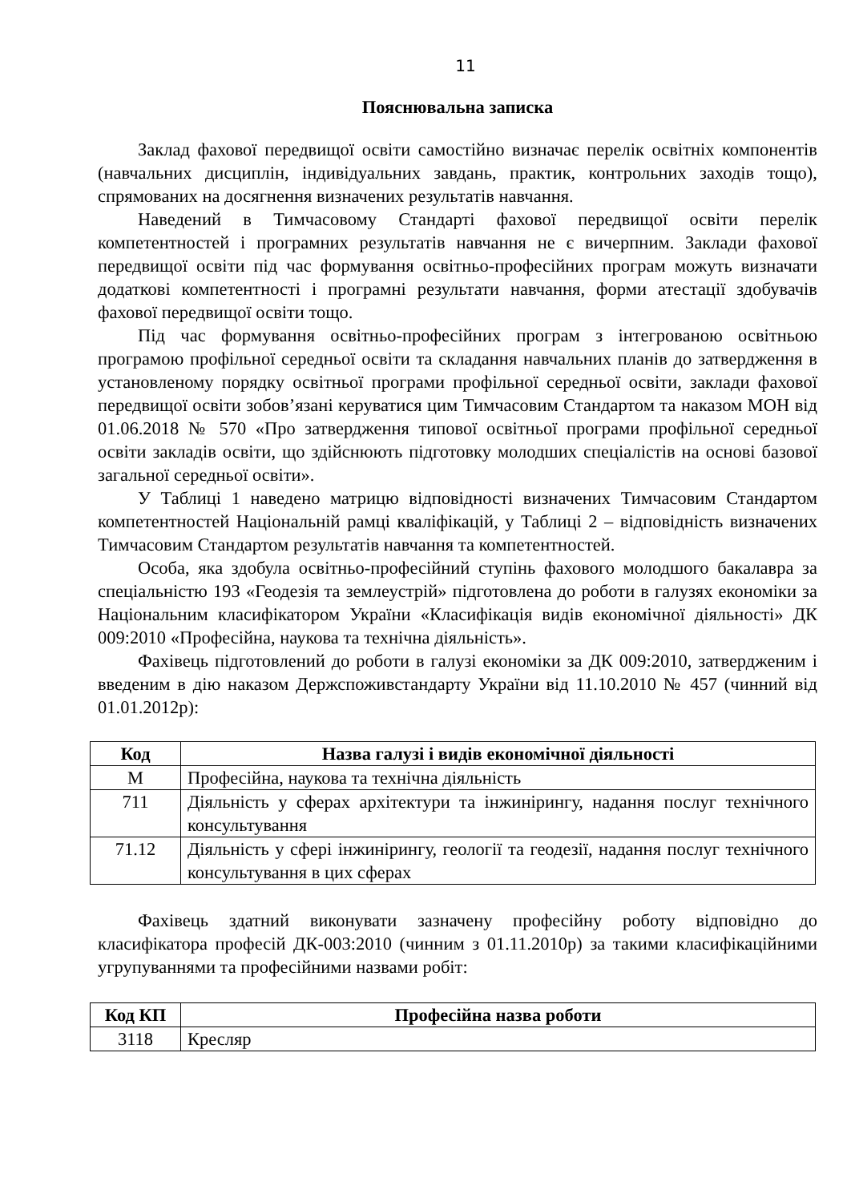11
Пояснювальна записка
Заклад фахової передвищої освіти самостійно визначає перелік освітніх компонентів (навчальних дисциплін, індивідуальних завдань, практик, контрольних заходів тощо), спрямованих на досягнення визначених результатів навчання.
Наведений в Тимчасовому Стандарті фахової передвищої освіти перелік компетентностей і програмних результатів навчання не є вичерпним. Заклади фахової передвищої освіти під час формування освітньо-професійних програм можуть визначати додаткові компетентності і програмні результати навчання, форми атестації здобувачів фахової передвищої освіти тощо.
Під час формування освітньо-професійних програм з інтегрованою освітньою програмою профільної середньої освіти та складання навчальних планів до затвердження в установленому порядку освітньої програми профільної середньої освіти, заклади фахової передвищої освіти зобов’язані керуватися цим Тимчасовим Стандартом та наказом МОН від 01.06.2018 № 570 «Про затвердження типової освітньої програми профільної середньої освіти закладів освіти, що здійснюють підготовку молодших спеціалістів на основі базової загальної середньої освіти».
У Таблиці 1 наведено матрицю відповідності визначених Тимчасовим Стандартом компетентностей Національній рамці кваліфікацій, у Таблиці 2 – відповідність визначених Тимчасовим Стандартом результатів навчання та компетентностей.
Особа, яка здобула освітньо-професійний ступінь фахового молодшого бакалавра за спеціальністю 193 «Геодезія та землеустрій» підготовлена до роботи в галузях економіки за Національним класифікатором України «Класифікація видів економічної діяльності» ДК 009:2010 «Професійна, наукова та технічна діяльність».
Фахівець підготовлений до роботи в галузі економіки за ДК 009:2010, затвердженим і введеним в дію наказом Держспоживстандарту України від 11.10.2010 № 457 (чинний від 01.01.2012р):
| Код | Назва галузі і видів економічної діяльності |
| --- | --- |
| M | Професійна, наукова та технічна діяльність |
| 711 | Діяльність у сферах архітектури та інжинірингу, надання послуг технічного консультування |
| 71.12 | Діяльність у сфері інжинірингу, геології та геодезії, надання послуг технічного консультування в цих сферах |
Фахівець здатний виконувати зазначену професійну роботу відповідно до класифікатора професій ДК-003:2010 (чинним з 01.11.2010р) за такими класифікаційними угрупуваннями та професійними назвами робіт:
| Код КП | Професійна назва роботи |
| --- | --- |
| 3118 | Кресляр |